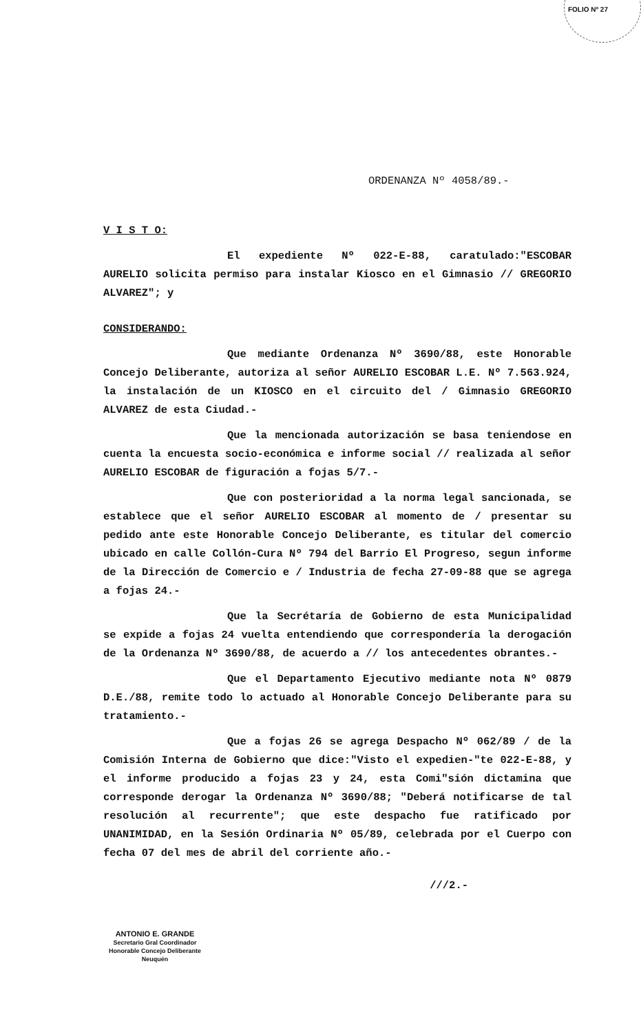FOLIO Nº 27
ORDENANZA Nº 4058/89.-
V I S T O:
El expediente Nº 022-E-88, caratulado:"ESCOBAR AURELIO solicita permiso para instalar Kiosco en el Gimnasio // GREGORIO ALVAREZ"; y
CONSIDERANDO:
Que mediante Ordenanza Nº 3690/88, este Honorable Concejo Deliberante, autoriza al señor AURELIO ESCOBAR L.E. Nº 7.563.924, la instalación de un KIOSCO en el circuito del / Gimnasio GREGORIO ALVAREZ de esta Ciudad.-
Que la mencionada autorización se basa teniendose en cuenta la encuesta socio-económica e informe social // realizada al señor AURELIO ESCOBAR de figuración a fojas 5/7.-
Que con posterioridad a la norma legal sancionada, se establece que el señor AURELIO ESCOBAR al momento de / presentar su pedido ante este Honorable Concejo Deliberante, es titular del comercio ubicado en calle Collón-Cura Nº 794 del Barrio El Progreso, segun informe de la Dirección de Comercio e / Industria de fecha 27-09-88 que se agrega a fojas 24.-
Que la Secrétaría de Gobierno de esta Municipalidad se expide a fojas 24 vuelta entendiendo que correspondería la derogación de la Ordenanza Nº 3690/88, de acuerdo a // los antecedentes obrantes.-
Que el Departamento Ejecutivo mediante nota Nº 0879 D.E./88, remite todo lo actuado al Honorable Concejo Deliberante para su tratamiento.-
Que a fojas 26 se agrega Despacho Nº 062/89 / de la Comisión Interna de Gobierno que dice:"Visto el expedien-"te 022-E-88, y el informe producido a fojas 23 y 24, esta Comi"sión dictamina que corresponde derogar la Ordenanza Nº 3690/88; "Deberá notificarse de tal resolución al recurrente"; que este despacho fue ratificado por UNANIMIDAD, en la Sesión Ordinaria Nº 05/89, celebrada por el Cuerpo con fecha 07 del mes de abril del corriente año.-
///2.-
ANTONIO E. GRANDE
Secretario Gral Coordinador
Honorable Concejo Deliberante
Neuquén